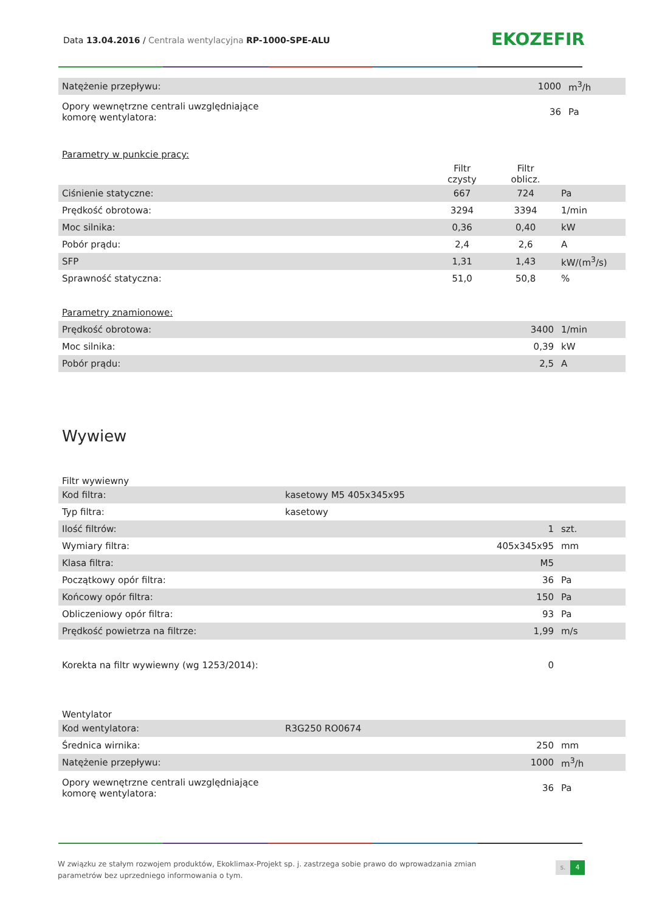Data 13.04.2016 / Centrala wentylacyjna RP-1000-SPE-ALU
EKOZEFIR
| Natężenie przepływu: | | | 1000 | m<sup>3</sup>/h |
| Opory wewnętrzne centrali uwzględniające komorę wentylatora: | | | 36 | Pa |
Parametry w punkcie pracy:
| | Filtr czysty | Filtr oblicz. | |
| Ciśnienie statyczne: | 667 | 724 | Pa |
| Prędkość obrotowa: | 3294 | 3394 | 1/min |
| Moc silnika: | 0,36 | 0,40 | kW |
| Pobór prądu: | 2,4 | 2,6 | A |
| SFP | 1,31 | 1,43 | kW/(m<sup>3</sup>/s) |
| Sprawność statyczna: | 51,0 | 50,8 | % |
Parametry znamionowe:
| Prędkość obrotowa: | 3400 | 1/min |
| Moc silnika: | 0,39 | kW |
| Pobór prądu: | 2,5 | A |
Wywiew
Filtr wywiewny
| Kod filtra: | kasetowy M5 405x345x95 | | |
| Typ filtra: | kasetowy | | |
| Ilość filtrów: | | 1 | szt. |
| Wymiary filtra: | | 405x345x95 | mm |
| Klasa filtra: | | M5 | |
| Początkowy opór filtra: | | 36 | Pa |
| Końcowy opór filtra: | | 150 | Pa |
| Obliczeniowy opór filtra: | | 93 | Pa |
| Prędkość powietrza na filtrze: | | 1,99 | m/s |
| Korekta na filtr wywiewny (wg 1253/2014): | | 0 | |
Wentylator
| Kod wentylatora: | R3G250 RO0674 | | |
| Średnica wirnika: | | 250 | mm |
| Natężenie przepływu: | | 1000 | m<sup>3</sup>/h |
| Opory wewnętrzne centrali uwzględniające komorę wentylatora: | | 36 | Pa |
W związku ze stałym rozwojem produktów, Ekoklimax-Projekt sp. j. zastrzega sobie prawo do wprowadzania zmian parametrów bez uprzedniego informowania o tym.
s. 4